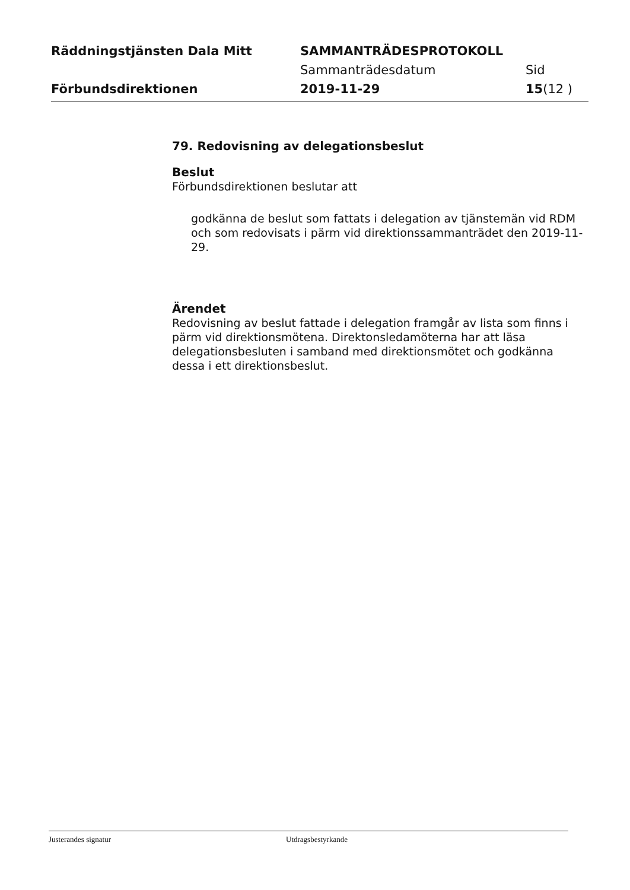Räddningstjänsten Dala Mitt SAMMANTRÄDESPROTOKOLL
Sammanträdesdatum Sid
Förbundsdirektionen 2019-11-29 15(12 )
79. Redovisning av delegationsbeslut
Beslut
Förbundsdirektionen beslutar att
godkänna de beslut som fattats i delegation av tjänstemän vid RDM och som redovisats i pärm vid direktionssammanträdet den 2019-11-29.
Ärendet
Redovisning av beslut fattade i delegation framgår av lista som finns i pärm vid direktionsmötena. Direktonsledamöterna har att läsa delegationsbesluten i samband med direktionsmötet och godkänna dessa i ett direktionsbeslut.
Justerandes signatur Utdragsbestyrkande